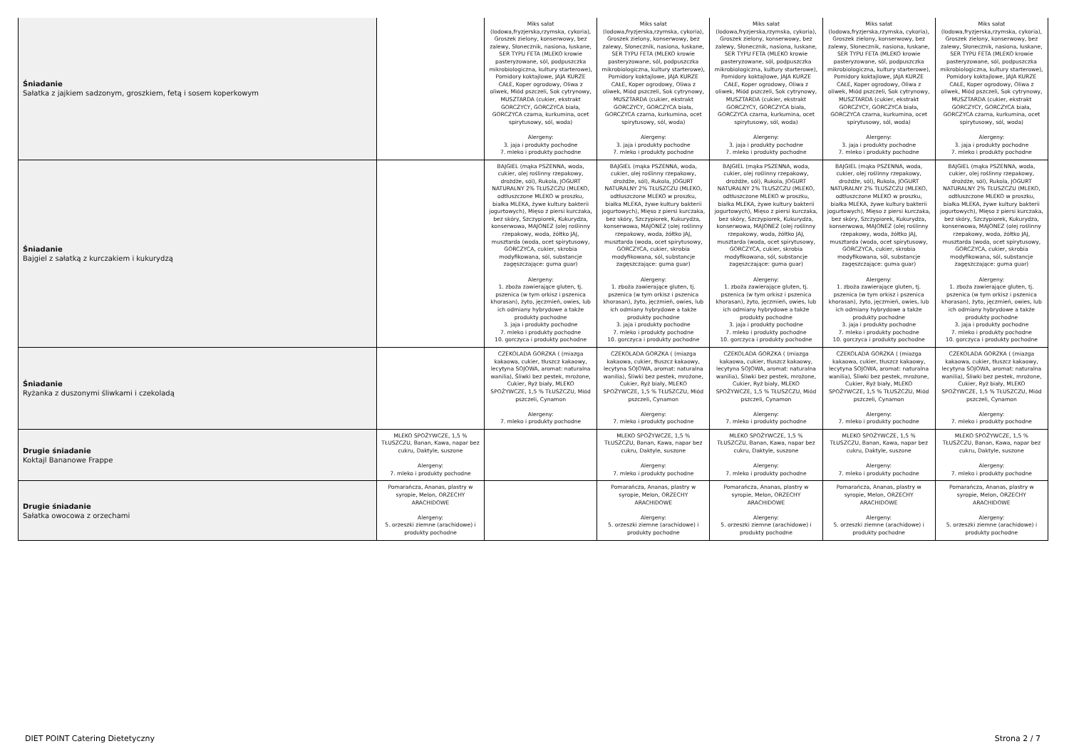| Śniadanie Sałatka z jajkiem sadzonym, groszkiem, fetą i sosem koperkowym | | Miks sałat (lodowa,fryzjerska,rzymska, cykoria), Groszek zielony, konserwowy, bez zalewy, Słonecznik, nasiona, łuskane, SER TYPU FETA (MLEKO krowie pasteryzowane, sól, podpuszczka mikrobiologiczna, kultury starterowe), Pomidory koktajlowe, JAJA KURZE CAŁE, Koper ogrodowy, Oliwa z oliwek, Miód pszczeli, Sok cytrynowy, MUSZTARDA (cukier, ekstrakt GORCZYCY, GORCZYCA biała, GORCZYCA czarna, kurkumina, ocet spirytusowy, sól, woda) Alergeny: 3. jaja i produkty pochodne 7. mleko i produkty pochodne | Miks sałat (lodowa,fryzjerska,rzymska, cykoria), Groszek zielony, konserwowy, bez zalewy, Słonecznik, nasiona, łuskane, SER TYPU FETA (MLEKO krowie pasteryzowane, sól, podpuszczka mikrobiologiczna, kultury starterowe), Pomidory koktajlowe, JAJA KURZE CAŁE, Koper ogrodowy, Oliwa z oliwek, Miód pszczeli, Sok cytrynowy, MUSZTARDA (cukier, ekstrakt GORCZYCY, GORCZYCA biała, GORCZYCA czarna, kurkumina, ocet spirytusowy, sól, woda) Alergeny: 3. jaja i produkty pochodne 7. mleko i produkty pochodne | Miks sałat (lodowa,fryzjerska,rzymska, cykoria), Groszek zielony, konserwowy, bez zalewy, Słonecznik, nasiona, łuskane, SER TYPU FETA (MLEKO krowie pasteryzowane, sól, podpuszczka mikrobiologiczna, kultury starterowe), Pomidory koktajlowe, JAJA KURZE CAŁE, Koper ogrodowy, Oliwa z oliwek, Miód pszczeli, Sok cytrynowy, MUSZTARDA (cukier, ekstrakt GORCZYCY, GORCZYCA biała, GORCZYCA czarna, kurkumina, ocet spirytusowy, sól, woda) Alergeny: 3. jaja i produkty pochodne 7. mleko i produkty pochodne | Miks sałat (lodowa,fryzjerska,rzymska, cykoria), Groszek zielony, konserwowy, bez zalewy, Słonecznik, nasiona, łuskane, SER TYPU FETA (MLEKO krowie pasteryzowane, sól, podpuszczka mikrobiologiczna, kultury starterowe), Pomidory koktajlowe, JAJA KURZE CAŁE, Koper ogrodowy, Oliwa z oliwek, Miód pszczeli, Sok cytrynowy, MUSZTARDA (cukier, ekstrakt GORCZYCY, GORCZYCA biała, GORCZYCA czarna, kurkumina, ocet spirytusowy, sól, woda) Alergeny: 3. jaja i produkty pochodne 7. mleko i produkty pochodne | Miks sałat (lodowa,fryzjerska,rzymska, cykoria), Groszek zielony, konserwowy, bez zalewy, Słonecznik, nasiona, łuskane, SER TYPU FETA (MLEKO krowie pasteryzowane, sól, podpuszczka mikrobiologiczna, kultury starterowe), Pomidory koktajlowe, JAJA KURZE CAŁE, Koper ogrodowy, Oliwa z oliwek, Miód pszczeli, Sok cytrynowy, MUSZTARDA (cukier, ekstrakt GORCZYCY, GORCZYCA biała, GORCZYCA czarna, kurkumina, ocet spirytusowy, sól, woda) Alergeny: 3. jaja i produkty pochodne 7. mleko i produkty pochodne |
| Śniadanie Bajgiel z sałatką z kurczakiem i kukurydzą | | BAJGIEL (mąka PSZENNA, woda, cukier, olej roślinny rzepakowy, drożdże, sól), Rukola, JOGURT NATURALNY 2% TŁUSZCZU (MLEKO, odtłuszczone MLEKO w proszku, białka MLEKA, żywe kultury bakterii jogurtowych), Mięso z piersi kurczaka, bez skóry, Szczypiorek, Kukurydza, konserwowa, MAJONEZ (olej roślinny rzepakowy, woda, żółtko JAJ, musztarda (woda, ocet spirytusowy, GORCZYCA, cukier, skrobia modyfikowana, sól, substancje zagęszczające: guma guar) Alergeny: 1. zboża zawierające gluten, tj. pszenica (w tym orkisz i pszenica khorasan), żyto, jęczmień, owies, lub ich odmiany hybrydowe a także produkty pochodne 3. jaja i produkty pochodne 7. mleko i produkty pochodne 10. gorczyca i produkty pochodne | BAJGIEL (mąka PSZENNA, woda, cukier, olej roślinny rzepakowy, drożdże, sól), Rukola, JOGURT NATURALNY 2% TŁUSZCZU (MLEKO, odtłuszczone MLEKO w proszku, białka MLEKA, żywe kultury bakterii jogurtowych), Mięso z piersi kurczaka, bez skóry, Szczypiorek, Kukurydza, konserwowa, MAJONEZ (olej roślinny rzepakowy, woda, żółtko JAJ, musztarda (woda, ocet spirytusowy, GORCZYCA, cukier, skrobia modyfikowana, sól, substancje zagęszczające: guma guar) Alergeny: 1. zboża zawierające gluten, tj. pszenica (w tym orkisz i pszenica khorasan), żyto, jęczmień, owies, lub ich odmiany hybrydowe a także produkty pochodne 3. jaja i produkty pochodne 7. mleko i produkty pochodne 10. gorczyca i produkty pochodne | BAJGIEL (mąka PSZENNA, woda, cukier, olej roślinny rzepakowy, drożdże, sól), Rukola, JOGURT NATURALNY 2% TŁUSZCZU (MLEKO, odtłuszczone MLEKO w proszku, białka MLEKA, żywe kultury bakterii jogurtowych), Mięso z piersi kurczaka, bez skóry, Szczypiorek, Kukurydza, konserwowa, MAJONEZ (olej roślinny rzepakowy, woda, żółtko JAJ, musztarda (woda, ocet spirytusowy, GORCZYCA, cukier, skrobia modyfikowana, sól, substancje zagęszczające: guma guar) Alergeny: 1. zboża zawierające gluten, tj. pszenica (w tym orkisz i pszenica khorasan), żyto, jęczmień, owies, lub ich odmiany hybrydowe a także produkty pochodne 3. jaja i produkty pochodne 7. mleko i produkty pochodne 10. gorczyca i produkty pochodne | BAJGIEL (mąka PSZENNA, woda, cukier, olej roślinny rzepakowy, drożdże, sól), Rukola, JOGURT NATURALNY 2% TŁUSZCZU (MLEKO, odtłuszczone MLEKO w proszku, białka MLEKA, żywe kultury bakterii jogurtowych), Mięso z piersi kurczaka, bez skóry, Szczypiorek, Kukurydza, konserwowa, MAJONEZ (olej roślinny rzepakowy, woda, żółtko JAJ, musztarda (woda, ocet spirytusowy, GORCZYCA, cukier, skrobia modyfikowana, sól, substancje zagęszczające: guma guar) Alergeny: 1. zboża zawierające gluten, tj. pszenica (w tym orkisz i pszenica khorasan), żyto, jęczmień, owies, lub ich odmiany hybrydowe a także produkty pochodne 3. jaja i produkty pochodne 7. mleko i produkty pochodne 10. gorczyca i produkty pochodne | BAJGIEL (mąka PSZENNA, woda, cukier, olej roślinny rzepakowy, drożdże, sól), Rukola, JOGURT NATURALNY 2% TŁUSZCZU (MLEKO, odtłuszczone MLEKO w proszku, białka MLEKA, żywe kultury bakterii jogurtowych), Mięso z piersi kurczaka, bez skóry, Szczypiorek, Kukurydza, konserwowa, MAJONEZ (olej roślinny rzepakowy, woda, żółtko JAJ, musztarda (woda, ocet spirytusowy, GORCZYCA, cukier, skrobia modyfikowana, sól, substancje zagęszczające: guma guar) Alergeny: 1. zboża zawierające gluten, tj. pszenica (w tym orkisz i pszenica khorasan), żyto, jęczmień, owies, lub ich odmiany hybrydowe a także produkty pochodne 3. jaja i produkty pochodne 7. mleko i produkty pochodne 10. gorczyca i produkty pochodne |
| Śniadanie Ryżanka z duszonymi śliwkami i czekoladą | | CZEKOLADA GORZKA ( (miazga kakaowa, cukier, tłuszcz kakaowy, lecytyna SOJOWA, aromat: naturalna wanilia), Śliwki bez pestek, mrożone, Cukier, Ryż biały, MLEKO SPOŻYWCZE, 1,5 % TŁUSZCZU, Miód pszczeli, Cynamon Alergeny: 7. mleko i produkty pochodne | CZEKOLADA GORZKA ( (miazga kakaowa, cukier, tłuszcz kakaowy, lecytyna SOJOWA, aromat: naturalna wanilia), Śliwki bez pestek, mrożone, Cukier, Ryż biały, MLEKO SPOŻYWCZE, 1,5 % TŁUSZCZU, Miód pszczeli, Cynamon Alergeny: 7. mleko i produkty pochodne | CZEKOLADA GORZKA ( (miazga kakaowa, cukier, tłuszcz kakaowy, lecytyna SOJOWA, aromat: naturalna wanilia), Śliwki bez pestek, mrożone, Cukier, Ryż biały, MLEKO SPOŻYWCZE, 1,5 % TŁUSZCZU, Miód pszczeli, Cynamon Alergeny: 7. mleko i produkty pochodne | CZEKOLADA GORZKA ( (miazga kakaowa, cukier, tłuszcz kakaowy, lecytyna SOJOWA, aromat: naturalna wanilia), Śliwki bez pestek, mrożone, Cukier, Ryż biały, MLEKO SPOŻYWCZE, 1,5 % TŁUSZCZU, Miód pszczeli, Cynamon Alergeny: 7. mleko i produkty pochodne | CZEKOLADA GORZKA ( (miazga kakaowa, cukier, tłuszcz kakaowy, lecytyna SOJOWA, aromat: naturalna wanilia), Śliwki bez pestek, mrożone, Cukier, Ryż biały, MLEKO SPOŻYWCZE, 1,5 % TŁUSZCZU, Miód pszczeli, Cynamon Alergeny: 7. mleko i produkty pochodne |
| Drugie śniadanie Koktajl Bananowe Frappe | MLEKO SPOŻYWCZE, 1,5 % TŁUSZCZU, Banan, Kawa, napar bez cukru, Daktyle, suszone Alergeny: 7. mleko i produkty pochodne | | MLEKO SPOŻYWCZE, 1,5 % TŁUSZCZU, Banan, Kawa, napar bez cukru, Daktyle, suszone Alergeny: 7. mleko i produkty pochodne | MLEKO SPOŻYWCZE, 1,5 % TŁUSZCZU, Banan, Kawa, napar bez cukru, Daktyle, suszone Alergeny: 7. mleko i produkty pochodne | MLEKO SPOŻYWCZE, 1,5 % TŁUSZCZU, Banan, Kawa, napar bez cukru, Daktyle, suszone Alergeny: 7. mleko i produkty pochodne | MLEKO SPOŻYWCZE, 1,5 % TŁUSZCZU, Banan, Kawa, napar bez cukru, Daktyle, suszone Alergeny: 7. mleko i produkty pochodne |
| Drugie śniadanie Sałatka owocowa z orzechami | Pomarańcza, Ananas, plastry w syropie, Melon, ORZECHY ARACHIDOWE Alergeny: 5. orzeszki ziemne (arachidowe) i produkty pochodne | | Pomarańcza, Ananas, plastry w syropie, Melon, ORZECHY ARACHIDOWE Alergeny: 5. orzeszki ziemne (arachidowe) i produkty pochodne | Pomarańcza, Ananas, plastry w syropie, Melon, ORZECHY ARACHIDOWE Alergeny: 5. orzeszki ziemne (arachidowe) i produkty pochodne | Pomarańcza, Ananas, plastry w syropie, Melon, ORZECHY ARACHIDOWE Alergeny: 5. orzeszki ziemne (arachidowe) i produkty pochodne | Pomarańcza, Ananas, plastry w syropie, Melon, ORZECHY ARACHIDOWE Alergeny: 5. orzeszki ziemne (arachidowe) i produkty pochodne |
DIET POINT Catering Dietetyczny
Strona 2 / 7